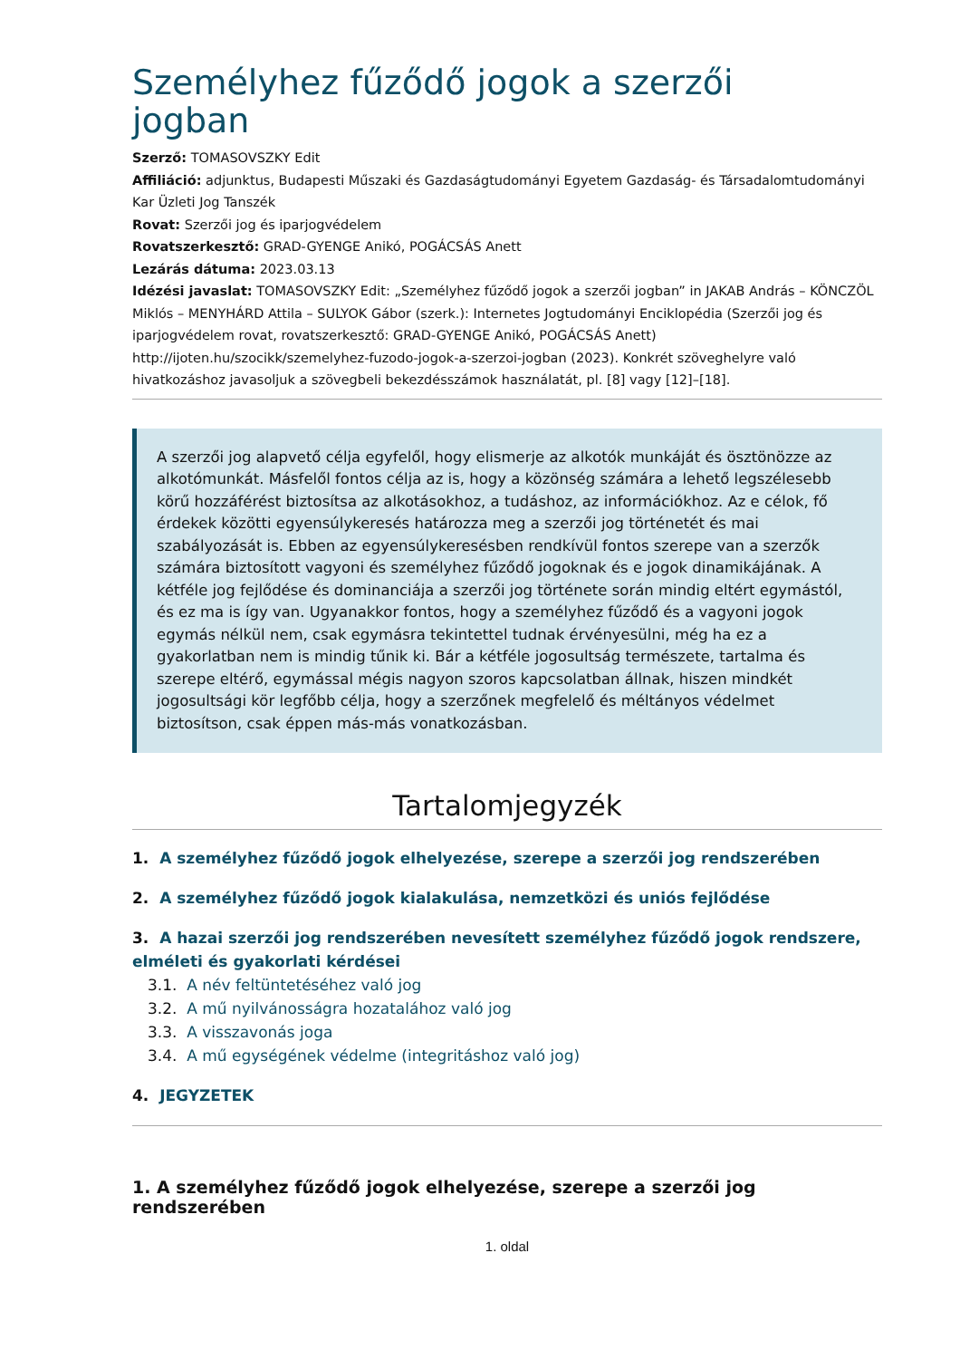Személyhez fűződő jogok a szerzői jogban
Szerző: TOMASOVSZKY Edit
Affiliáció: adjunktus, Budapesti Műszaki és Gazdaságtudományi Egyetem Gazdaság- és Társadalomtudományi Kar Üzleti Jog Tanszék
Rovat: Szerzői jog és iparjogvédelem
Rovatszerkesztő: GRAD-GYENGE Anikó, POGÁCSÁS Anett
Lezárás dátuma: 2023.03.13
Idézési javaslat: TOMASOVSZKY Edit: „Személyhez fűződő jogok a szerzői jogban” in JAKAB András – KÖNCZÖL Miklós – MENYHÁRD Attila – SULYOK Gábor (szerk.): Internetes Jogtudományi Enciklopédia (Szerzői jog és iparjogvédelem rovat, rovatszerkesztő: GRAD-GYENGE Anikó, POGÁCSÁS Anett) http://ijoten.hu/szocikk/szemelyhez-fuzodo-jogok-a-szerzoi-jogban (2023). Konkrét szöveghelyre való hivatkozáshoz javasoljuk a szövegbeli bekezdésszámok használatát, pl. [8] vagy [12]–[18].
A szerzői jog alapvető célja egyfelől, hogy elismerje az alkotók munkáját és ösztönözze az alkotómunkát. Másfelől fontos célja az is, hogy a közönség számára a lehető legszélesebb körű hozzáférést biztosítsa az alkotásokhoz, a tudáshoz, az információkhoz. Az e célok, fő érdekek közötti egyensúlykeresés határozza meg a szerzői jog történetét és mai szabályozását is. Ebben az egyensúlykeresésben rendkívül fontos szerepe van a szerzők számára biztosított vagyoni és személyhez fűződő jogoknak és e jogok dinamikájának. A kétféle jog fejlődése és dominanciája a szerzői jog története során mindig eltért egymástól, és ez ma is így van. Ugyanakkor fontos, hogy a személyhez fűződő és a vagyoni jogok egymás nélkül nem, csak egymásra tekintettel tudnak érvényesülni, még ha ez a gyakorlatban nem is mindig tűnik ki. Bár a kétféle jogosultság természete, tartalma és szerepe eltérő, egymással mégis nagyon szoros kapcsolatban állnak, hiszen mindkét jogosultsági kör legfőbb célja, hogy a szerzőnek megfelelő és méltányos védelmet biztosítson, csak éppen más-más vonatkozásban.
Tartalomjegyzék
1. A személyhez fűződő jogok elhelyezése, szerepe a szerzői jog rendszerében
2. A személyhez fűződő jogok kialakulása, nemzetközi és uniós fejlődése
3. A hazai szerzői jog rendszerében nevesített személyhez fűződő jogok rendszere, elméleti és gyakorlati kérdései
3.1. A név feltüntetéséhez való jog
3.2. A mű nyilvánosságra hozatalához való jog
3.3. A visszavonás joga
3.4. A mű egységének védelme (integritáshoz való jog)
4. JEGYZETEK
1. A személyhez fűződő jogok elhelyezése, szerepe a szerzői jog rendszerében
1. oldal